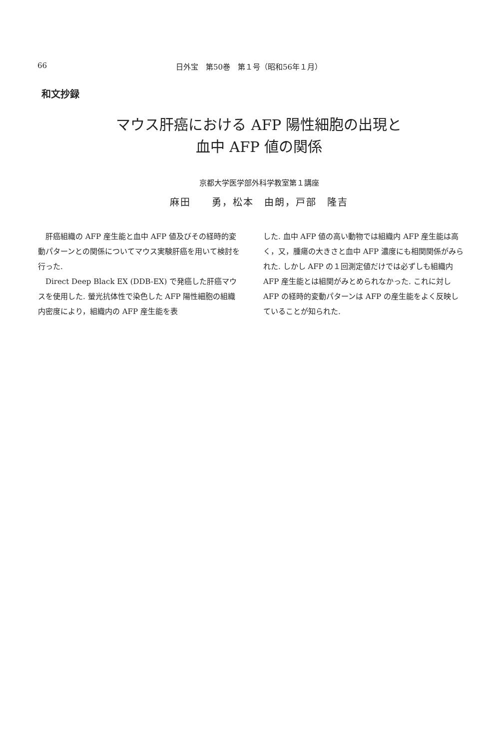66 日外宝　第50巻　第１号（昭和56年１月）
和文抄録
マウス肝癌における AFP 陽性細胞の出現と
血中 AFP 値の関係
京都大学医学部外科学教室第１講座
麻田　　勇，松本　由朗，戸部　隆吉
肝癌組織の AFP 産生能と血中 AFP 値及びその経時的変動パターンとの関係についてマウス実験肝癌を用いて検討を行った.
Direct Deep Black EX (DDB-EX) で発癌した肝癌マウスを使用した. 螢光抗体性で染色した AFP 陽性細胞の組織内密度により，組織内の AFP 産生能を表
した. 血中 AFP 値の高い動物では組織内 AFP 産生能は高く，又，腫瘍の大きさと血中 AFP 濃度にも相関関係がみられた. しかし AFP の１回測定値だけでは必ずしも組織内 AFP 産生能とは組関がみとめられなかった. これに対し AFP の経時的変動パターンは AFP の産生能をよく反映していることが知られた.